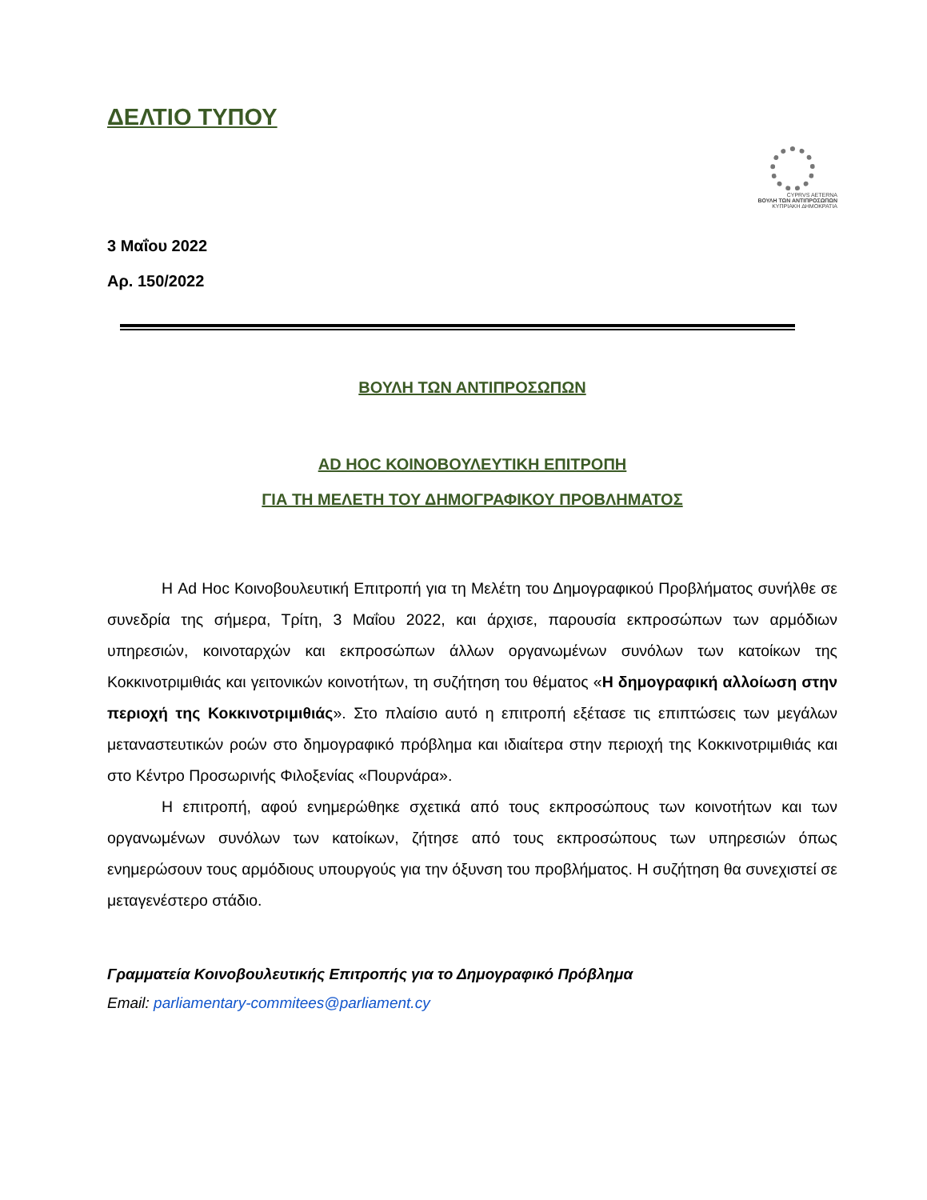ΔΕΛΤΙΟ ΤΥΠΟΥ
CYPRVS AETERNA
ΒΟΥΛΗ ΤΩΝ ΑΝΤΙΠΡΟΣΩΠΩΝ
ΚΥΠΡΙΑΚΗ ΔΗΜΟΚΡΑΤΙΑ
3 Μαΐου 2022
Αρ. 150/2022
ΒΟΥΛΗ ΤΩΝ ΑΝΤΙΠΡΟΣΩΠΩΝ
AD HOC ΚΟΙΝΟΒΟΥΛΕΥΤΙΚΗ ΕΠΙΤΡΟΠΗ
ΓΙΑ ΤΗ ΜΕΛΕΤΗ ΤΟΥ ΔΗΜΟΓΡΑΦΙΚΟΥ ΠΡΟΒΛΗΜΑΤΟΣ
Η Ad Hoc Κοινοβουλευτική Επιτροπή για τη Μελέτη του Δημογραφικού Προβλήματος συνήλθε σε συνεδρία της σήμερα, Τρίτη, 3 Μαΐου 2022, και άρχισε, παρουσία εκπροσώπων των αρμόδιων υπηρεσιών, κοινοταρχών και εκπροσώπων άλλων οργανωμένων συνόλων των κατοίκων της Κοκκινοτριμιθιάς και γειτονικών κοινοτήτων, τη συζήτηση του θέματος «Η δημογραφική αλλοίωση στην περιοχή της Κοκκινοτριμιθιάς». Στο πλαίσιο αυτό η επιτροπή εξέτασε τις επιπτώσεις των μεγάλων μεταναστευτικών ροών στο δημογραφικό πρόβλημα και ιδιαίτερα στην περιοχή της Κοκκινοτριμιθιάς και στο Κέντρο Προσωρινής Φιλοξενίας «Πουρνάρα».
Η επιτροπή, αφού ενημερώθηκε σχετικά από τους εκπροσώπους των κοινοτήτων και των οργανωμένων συνόλων των κατοίκων, ζήτησε από τους εκπροσώπους των υπηρεσιών όπως ενημερώσουν τους αρμόδιους υπουργούς για την όξυνση του προβλήματος. Η συζήτηση θα συνεχιστεί σε μεταγενέστερο στάδιο.
Γραμματεία Κοινοβουλευτικής Επιτροπής για το Δημογραφικό Πρόβλημα
Email: parliamentary-commitees@parliament.cy